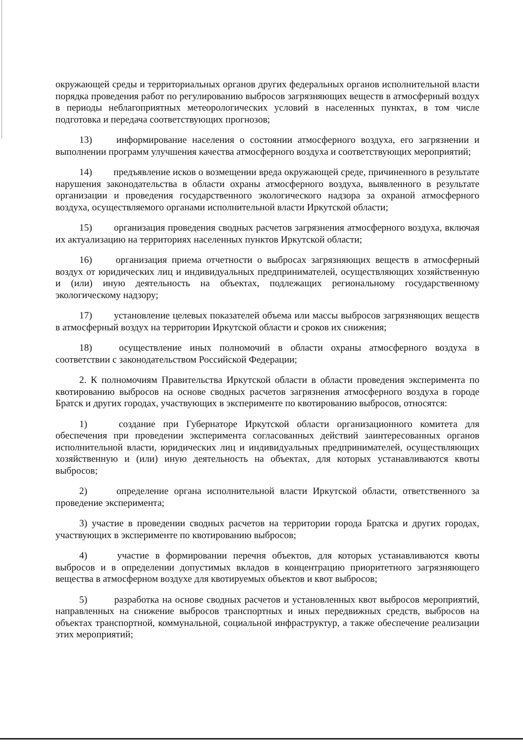окружающей среды и территориальных органов других федеральных органов исполнительной власти порядка проведения работ по регулированию выбросов загрязняющих веществ в атмосферный воздух в периоды неблагоприятных метеорологических условий в населенных пунктах, в том числе подготовка и передача соответствующих прогнозов;
13) информирование населения о состоянии атмосферного воздуха, его загрязнении и выполнении программ улучшения качества атмосферного воздуха и соответствующих мероприятий;
14) предъявление исков о возмещении вреда окружающей среде, причиненного в результате нарушения законодательства в области охраны атмосферного воздуха, выявленного в результате организации и проведения государственного экологического надзора за охраной атмосферного воздуха, осуществляемого органами исполнительной власти Иркутской области;
15) организация проведения сводных расчетов загрязнения атмосферного воздуха, включая их актуализацию на территориях населенных пунктов Иркутской области;
16) организация приема отчетности о выбросах загрязняющих веществ в атмосферный воздух от юридических лиц и индивидуальных предпринимателей, осуществляющих хозяйственную и (или) иную деятельность на объектах, подлежащих региональному государственному экологическому надзору;
17) установление целевых показателей объема или массы выбросов загрязняющих веществ в атмосферный воздух на территории Иркутской области и сроков их снижения;
18) осуществление иных полномочий в области охраны атмосферного воздуха в соответствии с законодательством Российской Федерации;
2. К полномочиям Правительства Иркутской области в области проведения эксперимента по квотированию выбросов на основе сводных расчетов загрязнения атмосферного воздуха в городе Братск и других городах, участвующих в эксперименте по квотированию выбросов, относятся:
1) создание при Губернаторе Иркутской области организационного комитета для обеспечения при проведении эксперимента согласованных действий заинтересованных органов исполнительной власти, юридических лиц и индивидуальных предпринимателей, осуществляющих хозяйственную и (или) иную деятельность на объектах, для которых устанавливаются квоты выбросов;
2) определение органа исполнительной власти Иркутской области, ответственного за проведение эксперимента;
3) участие в проведении сводных расчетов на территории города Братска и других городах, участвующих в эксперименте по квотированию выбросов;
4) участие в формировании перечня объектов, для которых устанавливаются квоты выбросов и в определении допустимых вкладов в концентрацию приоритетного загрязняющего вещества в атмосферном воздухе для квотируемых объектов и квот выбросов;
5) разработка на основе сводных расчетов и установленных квот выбросов мероприятий, направленных на снижение выбросов транспортных и иных передвижных средств, выбросов на объектах транспортной, коммунальной, социальной инфраструктур, а также обеспечение реализации этих мероприятий;